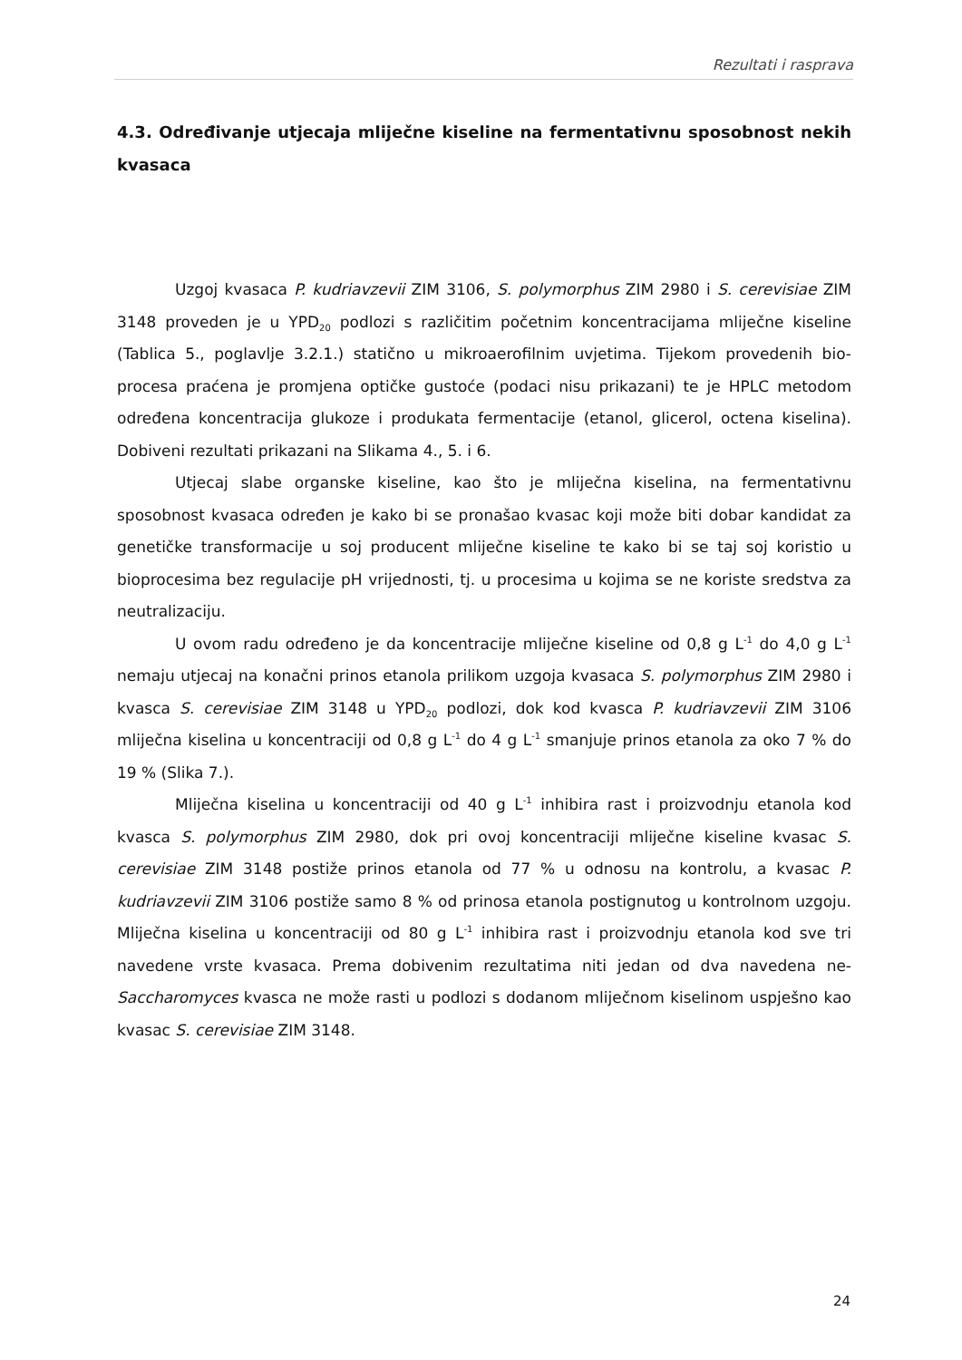Rezultati i rasprava
4.3. Određivanje utjecaja mliječne kiseline na fermentativnu sposobnost nekih kvasaca
Uzgoj kvasaca P. kudriavzevii ZIM 3106, S. polymorphus ZIM 2980 i S. cerevisiae ZIM 3148 proveden je u YPD<sub>20</sub> podlozi s različitim početnim koncentracijama mliječne kiseline (Tablica 5., poglavlje 3.2.1.) statično u mikroaerofilnim uvjetima. Tijekom provedenih bio-procesa praćena je promjena optičke gustoće (podaci nisu prikazani) te je HPLC metodom određena koncentracija glukoze i produkata fermentacije (etanol, glicerol, octena kiselina). Dobiveni rezultati prikazani na Slikama 4., 5. i 6.
Utjecaj slabe organske kiseline, kao što je mliječna kiselina, na fermentativnu sposobnost kvasaca određen je kako bi se pronašao kvasac koji može biti dobar kandidat za genetičke transformacije u soj producent mliječne kiseline te kako bi se taj soj koristio u bioprocesima bez regulacije pH vrijednosti, tj. u procesima u kojima se ne koriste sredstva za neutralizaciju.
U ovom radu određeno je da koncentracije mliječne kiseline od 0,8 g L<sup>-1</sup> do 4,0 g L<sup>-1</sup> nemaju utjecaj na konačni prinos etanola prilikom uzgoja kvasaca S. polymorphus ZIM 2980 i kvasca S. cerevisiae ZIM 3148 u YPD<sub>20</sub> podlozi, dok kod kvasca P. kudriavzevii ZIM 3106 mliječna kiselina u koncentraciji od 0,8 g L<sup>-1</sup> do 4 g L<sup>-1</sup> smanjuje prinos etanola za oko 7 % do 19 % (Slika 7.).
Mliječna kiselina u koncentraciji od 40 g L<sup>-1</sup> inhibira rast i proizvodnju etanola kod kvasca S. polymorphus ZIM 2980, dok pri ovoj koncentraciji mliječne kiseline kvasac S. cerevisiae ZIM 3148 postiže prinos etanola od 77 % u odnosu na kontrolu, a kvasac P. kudriavzevii ZIM 3106 postiže samo 8 % od prinosa etanola postignutog u kontrolnom uzgoju. Mliječna kiselina u koncentraciji od 80 g L<sup>-1</sup> inhibira rast i proizvodnju etanola kod sve tri navedene vrste kvasaca. Prema dobivenim rezultatima niti jedan od dva navedena ne-Saccharomyces kvasca ne može rasti u podlozi s dodanom mliječnom kiselinom uspješno kao kvasac S. cerevisiae ZIM 3148.
24